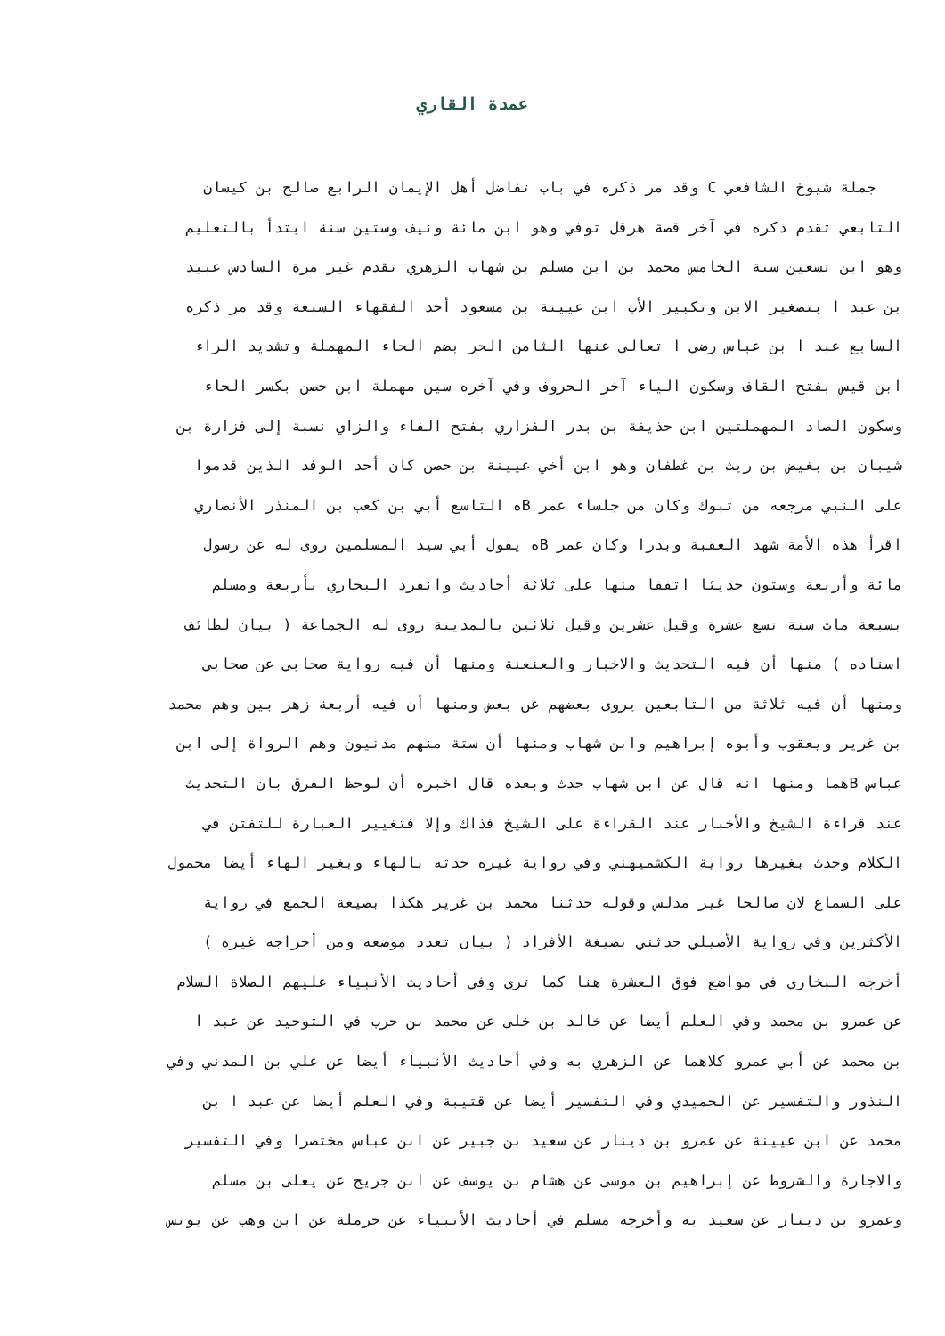عمدة القاري
جملة شيوخ الشافعي C وقد مر ذكره في باب تفاضل أهل الإيمان الرابع صالح بن كيسان
التابعي تقدم ذكره في آخر قصة هرقل توفي وهو ابن مائة ونيف وستين سنة ابتدأ بالتعليم
وهو ابن تسعين سنة الخامس محمد بن ابن مسلم بن شهاب الزهري تقدم غير مرة السادس عبيد
بن عبد ا بتصغير الابن وتكبير الأب ابن عيينة بن مسعود أحد الفقهاء السبعة وقد مر ذكره
السابع عبد ا بن عباس رضي ا تعالى عنها الثامن الحر بضم الحاء المهملة وتشديد الراء
ابن قيس بفتح القاف وسكون الياء آخر الحروف وفي آخره سين مهملة ابن حصن بكسر الحاء
وسكون الصاد المهملتين ابن حذيفة بن بدر الفزاري بفتح الفاء والزاي نسبة إلى فزارة بن
شيبان بن بغيض بن ريث بن غطفان وهو ابن أخي عيينة بن حصن كان أحد الوفد الذين قدموا
على النبي مرجعه من تبوك وكان من جلساء عمر Bه التاسع أبي بن كعب بن المنذر الأنصاري
اقرأ هذه الأمة شهد العقبة وبدرا وكان عمر Bه يقول أبي سيد المسلمين روى له عن رسول
مائة وأربعة وستون حديثا اتفقا منها على ثلاثة أحاديث وانفرد البخاري بأربعة ومسلم
بسبعة مات سنة تسع عشرة وقيل عشرين وقيل ثلاثين بالمدينة روى له الجماعة ( بيان لطائف
اسناده ) منها أن فيه التحديث والاخبار والعنعنة ومنها أن فيه رواية صحابي عن صحابي
ومنها أن فيه ثلاثة من التابعين يروى بعضهم عن بعض ومنها أن فيه أربعة زهر بين وهم محمد
بن غرير ويعقوب وأبوه إبراهيم وابن شهاب ومنها أن ستة منهم مدنيون وهم الرواة إلى ابن
عباس Bهما ومنها انه قال عن ابن شهاب حدث وبعده قال اخبره أن لوحظ الفرق بان التحديث
عند قراءة الشيخ والأخبار عند القراءة على الشيخ فذاك وإلا فتغيير العبارة للتفتن في
الكلام وحدث بغيرها رواية الكشميهني وفي رواية غيره حدثه بالهاء وبغير الهاء أيضا محمول
على السماع لان صالحا غير مدلس وقوله حدثنا محمد بن غرير هكذا بصيغة الجمع في رواية
الأكثرين وفي رواية الأصيلي حدثني بصيغة الأفراد ( بيان تعدد موضعه ومن أخراجه غيره )
أخرجه البخاري في مواضع فوق العشرة هنا كما ترى وفي أحاديث الأنبياء عليهم الصلاة السلام
عن عمرو بن محمد وفي العلم أيضا عن خالد بن خلى عن محمد بن حرب في التوحيد عن عبد ا
بن محمد عن أبي عمرو كلاهما عن الزهري به وفي أحاديث الأنبياء أيضا عن علي بن المدني وفي
النذور والتفسير عن الحميدي وفي التفسير أيضا عن قتيبة وفي العلم أيضا عن عبد ا بن
محمد عن ابن عيينة عن عمرو بن دينار عن سعيد بن جبير عن ابن عباس مختصرا وفي التفسير
والاجارة والشروط عن إبراهيم بن موسى عن هشام بن يوسف عن ابن جريج عن يعلى بن مسلم
وعمرو بن دينار عن سعيد به وأخرجه مسلم في أحاديث الأنبياء عن حرملة عن ابن وهب عن يونس